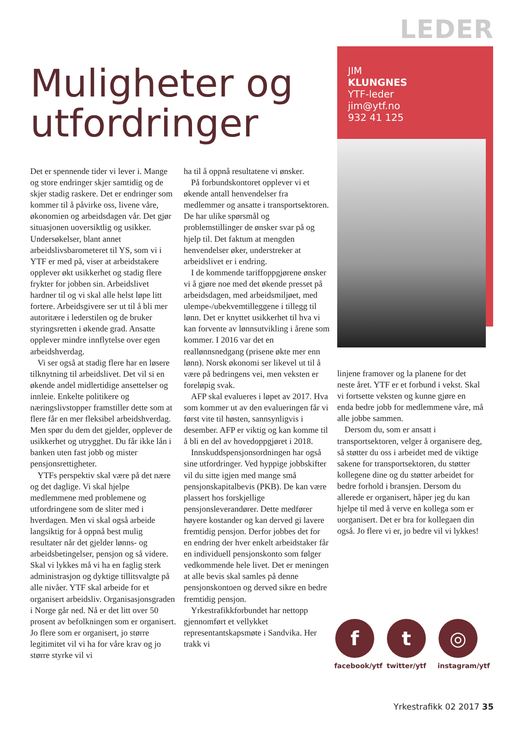LEDER
Muligheter og utfordringer
JIM
KLUNGNES
YTF-leder
jim@ytf.no
932 41 125
Det er spennende tider vi lever i. Mange og store endringer skjer samtidig og de skjer stadig raskere. Det er endringer som kommer til å påvirke oss, livene våre, økonomien og arbeidsdagen vår. Det gjør situasjonen uoversiktlig og usikker. Undersøkelser, blant annet arbeidslivsbarometeret til YS, som vi i YTF er med på, viser at arbeidstakere opplever økt usikkerhet og stadig flere frykter for jobben sin. Arbeidslivet hardner til og vi skal alle helst løpe litt fortere. Arbeidsgivere ser ut til å bli mer autoritære i lederstilen og de bruker styringsretten i økende grad. Ansatte opplever mindre innflytelse over egen arbeidshverdag.
Vi ser også at stadig flere har en løsere tilknytning til arbeidslivet. Det vil si en økende andel midlertidige ansettelser og innleie. Enkelte politikere og næringslivstopper framstiller dette som at flere får en mer fleksibel arbeidshverdag. Men spør du dem det gjelder, opplever de usikkerhet og utrygghet. Du får ikke lån i banken uten fast jobb og mister pensjonsrettigheter.
YTFs perspektiv skal være på det nære og det daglige. Vi skal hjelpe medlemmene med problemene og utfordringene som de sliter med i hverdagen. Men vi skal også arbeide langsiktig for å oppnå best mulig resultater når det gjelder lønns- og arbeidsbetingelser, pensjon og så videre. Skal vi lykkes må vi ha en faglig sterk administrasjon og dyktige tillitsvalgte på alle nivåer. YTF skal arbeide for et organisert arbeidsliv. Organisasjonsgraden i Norge går ned. Nå er det litt over 50 prosent av befolkningen som er organisert. Jo flere som er organisert, jo større legitimitet vil vi ha for våre krav og jo større styrke vil vi
ha til å oppnå resultatene vi ønsker.
På forbundskontoret opplever vi et økende antall henvendelser fra medlemmer og ansatte i transportsektoren. De har ulike spørsmål og problemstillinger de ønsker svar på og hjelp til. Det faktum at mengden henvendelser øker, understreker at arbeidslivet er i endring.
I de kommende tariffoppgjørene ønsker vi å gjøre noe med det økende presset på arbeidsdagen, med arbeidsmiljøet, med ulempe-/ubekvemtilleggene i tillegg til lønn. Det er knyttet usikkerhet til hva vi kan forvente av lønnsutvikling i årene som kommer. I 2016 var det en reallønnsnedgang (prisene økte mer enn lønn). Norsk økonomi ser likevel ut til å være på bedringens vei, men veksten er foreløpig svak.
AFP skal evalueres i løpet av 2017. Hva som kommer ut av den evalueringen får vi først vite til høsten, sannsynligvis i desember. AFP er viktig og kan komme til å bli en del av hovedoppgjøret i 2018.
Innskuddspensjonsordningen har også sine utfordringer. Ved hyppige jobbskifter vil du sitte igjen med mange små pensjonskapitalbevis (PKB). De kan være plassert hos forskjellige pensjonsleverandører. Dette medfører høyere kostander og kan derved gi lavere fremtidig pensjon. Derfor jobbes det for en endring der hver enkelt arbeidstaker får en individuell pensjonskonto som følger vedkommende hele livet. Det er meningen at alle bevis skal samles på denne pensjonskontoen og derved sikre en bedre fremtidig pensjon.
Yrkestrafikkforbundet har nettopp gjennomført et vellykket representantskapsmøte i Sandvika. Her trakk vi
linjene framover og la planene for det neste året. YTF er et forbund i vekst. Skal vi fortsette veksten og kunne gjøre en enda bedre jobb for medlemmene våre, må alle jobbe sammen.
Dersom du, som er ansatt i transportsektoren, velger å organisere deg, så støtter du oss i arbeidet med de viktige sakene for transportsektoren, du støtter kollegene dine og du støtter arbeidet for bedre forhold i bransjen. Dersom du allerede er organisert, håper jeg du kan hjelpe til med å verve en kollega som er uorganisert. Det er bra for kollegaen din også. Jo flere vi er, jo bedre vil vi lykkes!
f
facebook/ytf
t
twitter/ytf
◎
instagram/ytf
Yrkestrafikk 02 2017 35